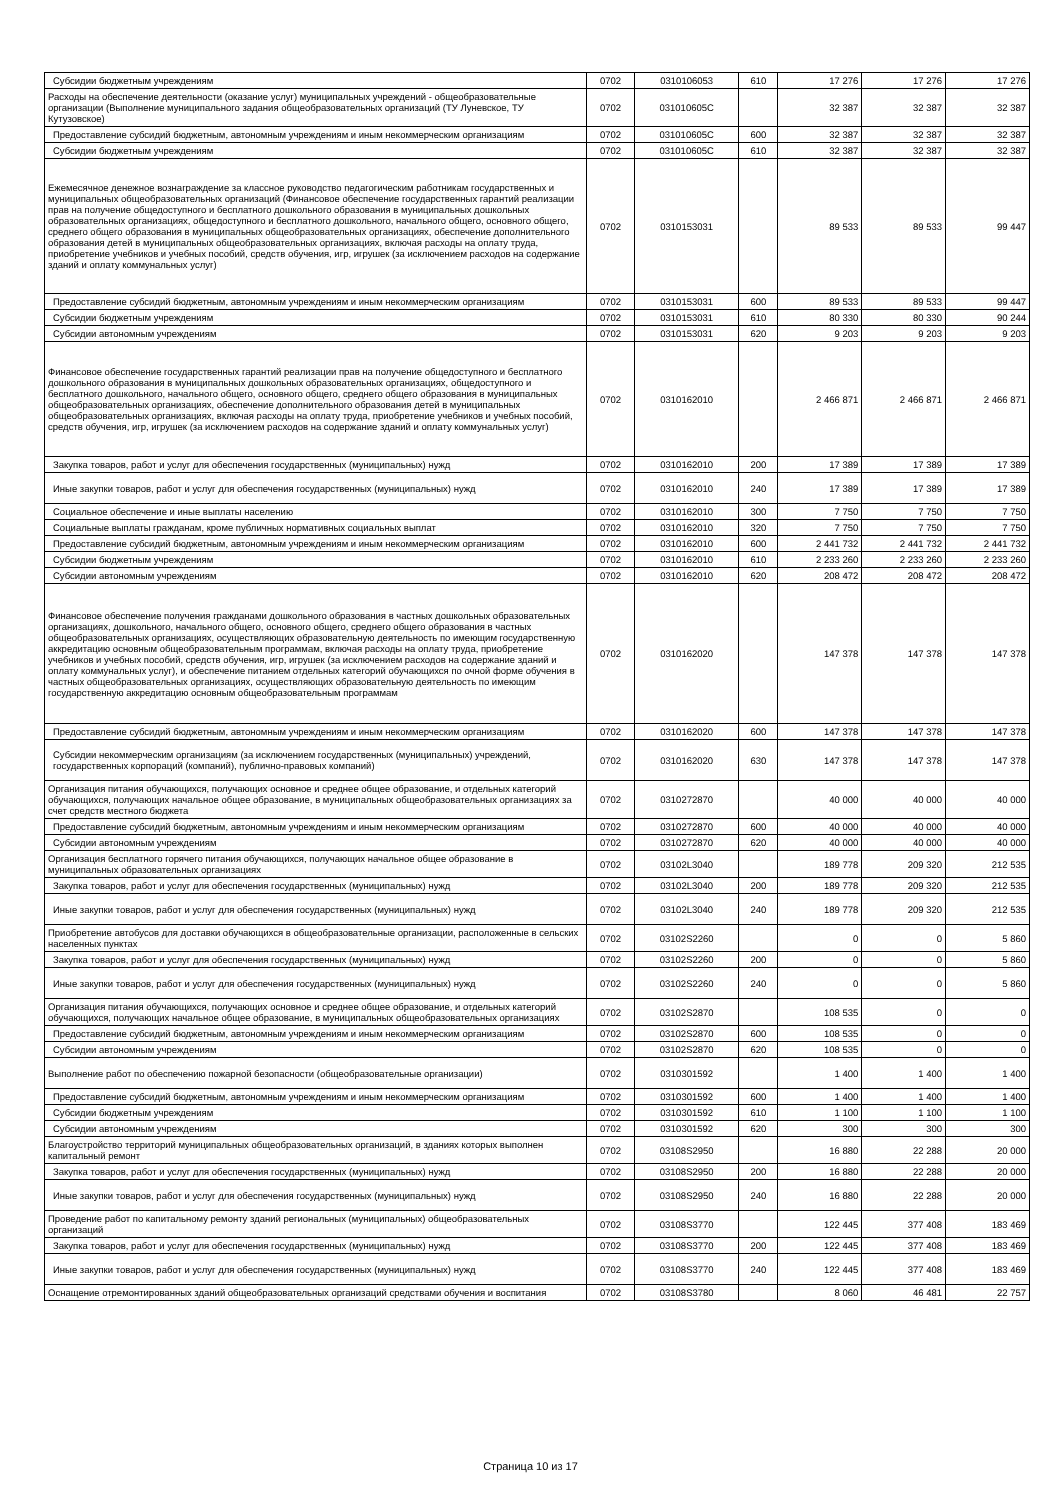| Субсидии бюджетным учреждениям | 0702 | 0310106053 | 610 | 17 276 | 17 276 | 17 276 |
| Расходы на обеспечение деятельности (оказание услуг) муниципальных учреждений - общеобразовательные организации (Выполнение муниципального задания общеобразовательных организаций (ТУ Луневское, ТУ Кутузовское) | 0702 | 031010605С | | 32 387 | 32 387 | 32 387 |
| Предоставление субсидий бюджетным, автономным учреждениям и иным некоммерческим организациям | 0702 | 031010605С | 600 | 32 387 | 32 387 | 32 387 |
| Субсидии бюджетным учреждениям | 0702 | 031010605С | 610 | 32 387 | 32 387 | 32 387 |
| Ежемесячное денежное вознаграждение за классное руководство педагогическим работникам государственных и муниципальных общеобразовательных организаций (Финансовое обеспечение государственных гарантий реализации прав на получение общедоступного и бесплатного дошкольного образования в муниципальных дошкольных образовательных организациях, общедоступного и бесплатного дошкольного, начального общего, основного общего, среднего общего образования в муниципальных общеобразовательных организациях, обеспечение дополнительного образования детей в муниципальных общеобразовательных организациях, включая расходы на оплату труда, приобретение учебников и учебных пособий, средств обучения, игр, игрушек (за исключением расходов на содержание зданий и оплату коммунальных услуг) | 0702 | 0310153031 | | 89 533 | 89 533 | 99 447 |
| Предоставление субсидий бюджетным, автономным учреждениям и иным некоммерческим организациям | 0702 | 0310153031 | 600 | 89 533 | 89 533 | 99 447 |
| Субсидии бюджетным учреждениям | 0702 | 0310153031 | 610 | 80 330 | 80 330 | 90 244 |
| Субсидии автономным учреждениям | 0702 | 0310153031 | 620 | 9 203 | 9 203 | 9 203 |
| Финансовое обеспечение государственных гарантий реализации прав на получение общедоступного и бесплатного дошкольного образования в муниципальных дошкольных образовательных организациях, общедоступного и бесплатного дошкольного, начального общего, основного общего, среднего общего образования в муниципальных общеобразовательных организациях, обеспечение дополнительного образования детей в муниципальных общеобразовательных организациях, включая расходы на оплату труда, приобретение учебников и учебных пособий, средств обучения, игр, игрушек (за исключением расходов на содержание зданий и оплату коммунальных услуг) | 0702 | 0310162010 | | 2 466 871 | 2 466 871 | 2 466 871 |
| Закупка товаров, работ и услуг для обеспечения государственных (муниципальных) нужд | 0702 | 0310162010 | 200 | 17 389 | 17 389 | 17 389 |
| Иные закупки товаров, работ и услуг для обеспечения государственных (муниципальных) нужд | 0702 | 0310162010 | 240 | 17 389 | 17 389 | 17 389 |
| Социальное обеспечение и иные выплаты населению | 0702 | 0310162010 | 300 | 7 750 | 7 750 | 7 750 |
| Социальные выплаты гражданам, кроме публичных нормативных социальных выплат | 0702 | 0310162010 | 320 | 7 750 | 7 750 | 7 750 |
| Предоставление субсидий бюджетным, автономным учреждениям и иным некоммерческим организациям | 0702 | 0310162010 | 600 | 2 441 732 | 2 441 732 | 2 441 732 |
| Субсидии бюджетным учреждениям | 0702 | 0310162010 | 610 | 2 233 260 | 2 233 260 | 2 233 260 |
| Субсидии автономным учреждениям | 0702 | 0310162010 | 620 | 208 472 | 208 472 | 208 472 |
| Финансовое обеспечение получения гражданами дошкольного образования в частных дошкольных образовательных организациях, дошкольного, начального общего, основного общего, среднего общего образования в частных общеобразовательных организациях, осуществляющих образовательную деятельность по имеющим государственную аккредитацию основным общеобразовательным программам, включая расходы на оплату труда, приобретение учебников и учебных пособий, средств обучения, игр, игрушек (за исключением расходов на содержание зданий и оплату коммунальных услуг), и обеспечение питанием отдельных категорий обучающихся по очной форме обучения в частных общеобразовательных организациях, осуществляющих образовательную деятельность по имеющим государственную аккредитацию основным общеобразовательным программам | 0702 | 0310162020 | | 147 378 | 147 378 | 147 378 |
| Предоставление субсидий бюджетным, автономным учреждениям и иным некоммерческим организациям | 0702 | 0310162020 | 600 | 147 378 | 147 378 | 147 378 |
| Субсидии некоммерческим организациям (за исключением государственных (муниципальных) учреждений, государственных корпораций (компаний), публично-правовых компаний) | 0702 | 0310162020 | 630 | 147 378 | 147 378 | 147 378 |
| Организация питания обучающихся, получающих основное и среднее общее образование, и отдельных категорий обучающихся, получающих начальное общее образование, в муниципальных общеобразовательных организациях за счет средств местного бюджета | 0702 | 0310272870 | | 40 000 | 40 000 | 40 000 |
| Предоставление субсидий бюджетным, автономным учреждениям и иным некоммерческим организациям | 0702 | 0310272870 | 600 | 40 000 | 40 000 | 40 000 |
| Субсидии автономным учреждениям | 0702 | 0310272870 | 620 | 40 000 | 40 000 | 40 000 |
| Организация бесплатного горячего питания обучающихся, получающих начальное общее образование в муниципальных образовательных организациях | 0702 | 03102L3040 | | 189 778 | 209 320 | 212 535 |
| Закупка товаров, работ и услуг для обеспечения государственных (муниципальных) нужд | 0702 | 03102L3040 | 200 | 189 778 | 209 320 | 212 535 |
| Иные закупки товаров, работ и услуг для обеспечения государственных (муниципальных) нужд | 0702 | 03102L3040 | 240 | 189 778 | 209 320 | 212 535 |
| Приобретение автобусов для доставки обучающихся в общеобразовательные организации, расположенные в сельских населенных пунктах | 0702 | 03102S2260 | | 0 | 0 | 5 860 |
| Закупка товаров, работ и услуг для обеспечения государственных (муниципальных) нужд | 0702 | 03102S2260 | 200 | 0 | 0 | 5 860 |
| Иные закупки товаров, работ и услуг для обеспечения государственных (муниципальных) нужд | 0702 | 03102S2260 | 240 | 0 | 0 | 5 860 |
| Организация питания обучающихся, получающих основное и среднее общее образование, и отдельных категорий обучающихся, получающих начальное общее образование, в муниципальных общеобразовательных организациях | 0702 | 03102S2870 | | 108 535 | 0 | 0 |
| Предоставление субсидий бюджетным, автономным учреждениям и иным некоммерческим организациям | 0702 | 03102S2870 | 600 | 108 535 | 0 | 0 |
| Субсидии автономным учреждениям | 0702 | 03102S2870 | 620 | 108 535 | 0 | 0 |
| Выполнение работ по обеспечению пожарной безопасности (общеобразовательные организации) | 0702 | 0310301592 | | 1 400 | 1 400 | 1 400 |
| Предоставление субсидий бюджетным, автономным учреждениям и иным некоммерческим организациям | 0702 | 0310301592 | 600 | 1 400 | 1 400 | 1 400 |
| Субсидии бюджетным учреждениям | 0702 | 0310301592 | 610 | 1 100 | 1 100 | 1 100 |
| Субсидии автономным учреждениям | 0702 | 0310301592 | 620 | 300 | 300 | 300 |
| Благоустройство территорий муниципальных общеобразовательных организаций, в зданиях которых выполнен капитальный ремонт | 0702 | 03108S2950 | | 16 880 | 22 288 | 20 000 |
| Закупка товаров, работ и услуг для обеспечения государственных (муниципальных) нужд | 0702 | 03108S2950 | 200 | 16 880 | 22 288 | 20 000 |
| Иные закупки товаров, работ и услуг для обеспечения государственных (муниципальных) нужд | 0702 | 03108S2950 | 240 | 16 880 | 22 288 | 20 000 |
| Проведение работ по капитальному ремонту зданий региональных (муниципальных) общеобразовательных организаций | 0702 | 03108S3770 | | 122 445 | 377 408 | 183 469 |
| Закупка товаров, работ и услуг для обеспечения государственных (муниципальных) нужд | 0702 | 03108S3770 | 200 | 122 445 | 377 408 | 183 469 |
| Иные закупки товаров, работ и услуг для обеспечения государственных (муниципальных) нужд | 0702 | 03108S3770 | 240 | 122 445 | 377 408 | 183 469 |
| Оснащение отремонтированных зданий общеобразовательных организаций средствами обучения и воспитания | 0702 | 03108S3780 | | 8 060 | 46 481 | 22 757 |
Страница 10 из 17